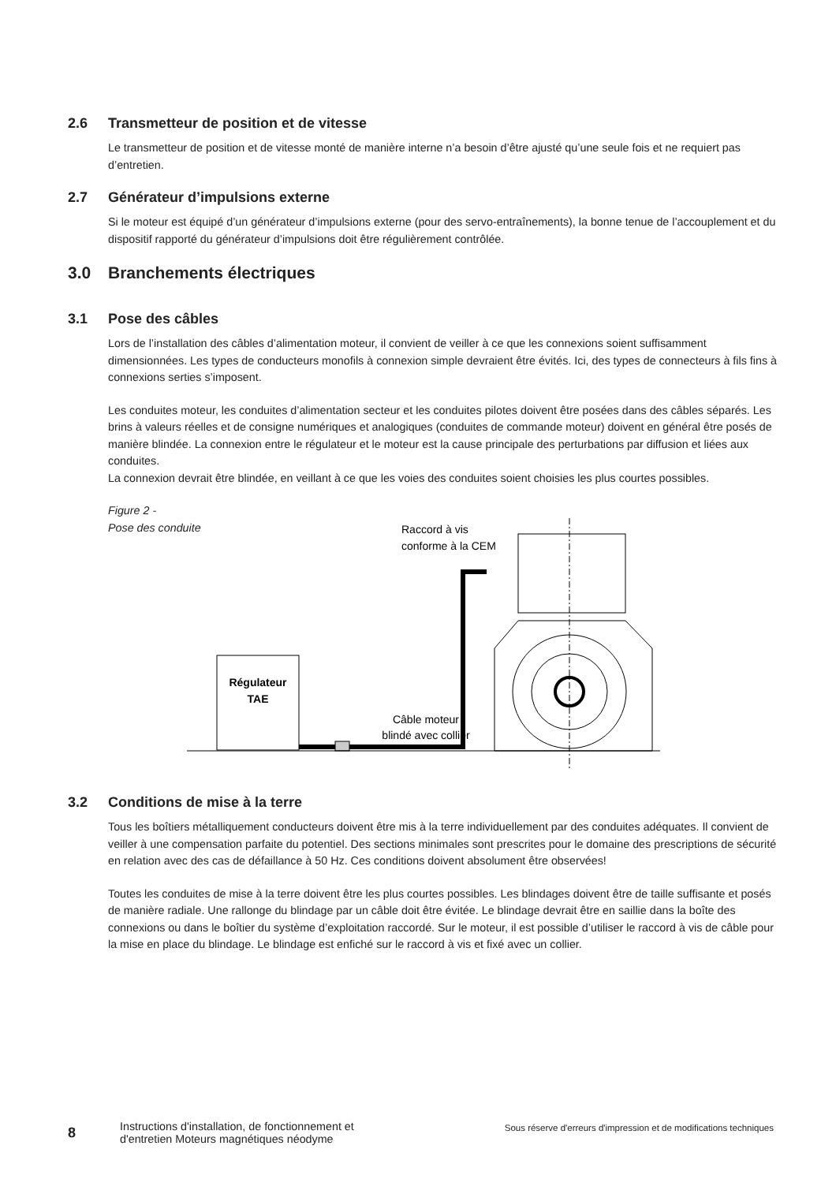2.6 Transmetteur de position et de vitesse
Le transmetteur de position et de vitesse monté de manière interne n’a besoin d’être ajusté qu’une seule fois et ne requiert pas d’entretien.
2.7 Générateur d’impulsions externe
Si le moteur est équipé d’un générateur d’impulsions externe (pour des servo-entraînements), la bonne tenue de l’accouplement et du dispositif rapporté du générateur d’impulsions doit être régulièrement contrôlée.
3.0 Branchements électriques
3.1 Pose des câbles
Lors de l’installation des câbles d’alimentation moteur, il convient de veiller à ce que les connexions soient suffisamment dimensionnées. Les types de conducteurs monofils à connexion simple devraient être évités. Ici, des types de connecteurs à fils fins à connexions serties s’imposent.
Les conduites moteur, les conduites d’alimentation secteur et les conduites pilotes doivent être posées dans des câbles séparés. Les brins à valeurs réelles et de consigne numériques et analogiques (conduites de commande moteur) doivent en général être posés de manière blindée. La connexion entre le régulateur et le moteur est la cause principale des perturbations par diffusion et liées aux conduites.
La connexion devrait être blindée, en veillant à ce que les voies des conduites soient choisies les plus courtes possibles.
Figure 2 -
Pose des conduite
Raccord à vis
conforme à la CEM
Régulateur
TAE
Câble moteur
blindé avec collier
3.2 Conditions de mise à la terre
Tous les boîtiers métalliquement conducteurs doivent être mis à la terre individuellement par des conduites adéquates. Il convient de veiller à une compensation parfaite du potentiel. Des sections minimales sont prescrites pour le domaine des prescriptions de sécurité en relation avec des cas de défaillance à 50 Hz. Ces conditions doivent absolument être observées!
Toutes les conduites de mise à la terre doivent être les plus courtes possibles. Les blindages doivent être de taille suffisante et posés de manière radiale. Une rallonge du blindage par un câble doit être évitée. Le blindage devrait être en saillie dans la boîte des connexions ou dans le boîtier du système d’exploitation raccordé. Sur le moteur, il est possible d’utiliser le raccord à vis de câble pour la mise en place du blindage. Le blindage est enfiché sur le raccord à vis et fixé avec un collier.
8
Instructions d'installation, de fonctionnement et
d'entretien Moteurs magnétiques néodyme
Sous réserve d'erreurs d'impression et de modifications techniques